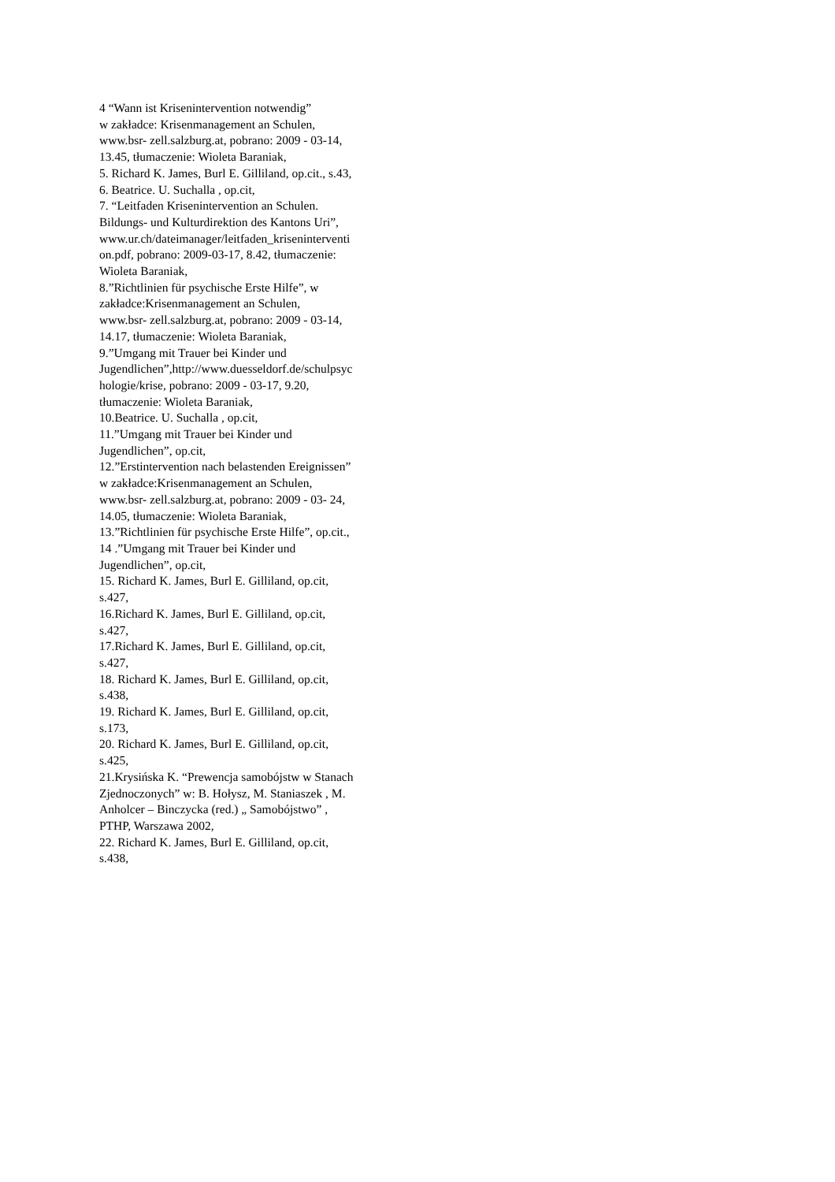4 “Wann ist Krisenintervention notwendig”
w zakładce: Krisenmanagement an Schulen,
www.bsr- zell.salzburg.at, pobrano: 2009 - 03-14,
13.45, tłumaczenie: Wioleta Baraniak,
5. Richard K. James, Burl E. Gilliland, op.cit., s.43,
6. Beatrice. U. Suchalla , op.cit,
7. “Leitfaden Krisenintervention an Schulen.
Bildungs- und Kulturdirektion des Kantons Uri”,
www.ur.ch/dateimanager/leitfaden_kriseninterventi
on.pdf, pobrano: 2009-03-17, 8.42, tłumaczenie:
Wioleta Baraniak,
8.”Richtlinien für psychische Erste Hilfe”, w
zakładce:Krisenmanagement an Schulen,
www.bsr- zell.salzburg.at, pobrano: 2009 - 03-14,
14.17, tłumaczenie: Wioleta Baraniak,
9.”Umgang mit Trauer bei Kinder und
Jugendlichen”,http://www.duesseldorf.de/schulpsyc
hologie/krise, pobrano: 2009 - 03-17, 9.20,
tłumaczenie: Wioleta Baraniak,
10.Beatrice. U. Suchalla , op.cit,
11.”Umgang mit Trauer bei Kinder und
Jugendlichen”, op.cit,
12.”Erstintervention nach belastenden Ereignissen”
w zakładce:Krisenmanagement an Schulen,
www.bsr- zell.salzburg.at, pobrano: 2009 - 03- 24,
14.05, tłumaczenie: Wioleta Baraniak,
13.”Richtlinien für psychische Erste Hilfe”, op.cit.,
14 .”Umgang mit Trauer bei Kinder und
Jugendlichen”, op.cit,
15. Richard K. James, Burl E. Gilliland, op.cit,
s.427,
16.Richard K. James, Burl E. Gilliland, op.cit,
s.427,
17.Richard K. James, Burl E. Gilliland, op.cit,
s.427,
18. Richard K. James, Burl E. Gilliland, op.cit,
s.438,
19. Richard K. James, Burl E. Gilliland, op.cit,
s.173,
20. Richard K. James, Burl E. Gilliland, op.cit,
s.425,
21.Krysińska K. “Prewencja samobójstw w Stanach
Zjednoczonych” w: B. Hołysz, M. Staniaszek , M.
Anholcer – Binczycka (red.) „ Samobójstwo” ,
PTHP, Warszawa 2002,
22. Richard K. James, Burl E. Gilliland, op.cit,
s.438,